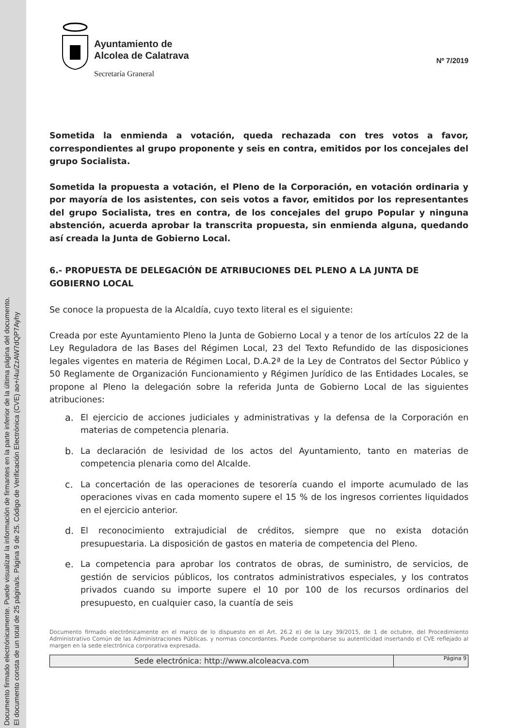Documento firmado electrónicamente. Puede visualizar la información de firmantes en la parte inferior de la última página del documento.
El documento consta de un total de 25 página/s. Página 9 de 25. Código de Verificación Electrónica (CVE) ao+/4u/ZzAW7dQP7Ayhy
Ayuntamiento de
Alcolea de Calatrava
Secretaría Graneral
Nº 7/2019
Sometida la enmienda a votación, queda rechazada con tres votos a favor, correspondientes al grupo proponente y seis en contra, emitidos por los concejales del grupo Socialista.
Sometida la propuesta a votación, el Pleno de la Corporación, en votación ordinaria y por mayoría de los asistentes, con seis votos a favor, emitidos por los representantes del grupo Socialista, tres en contra, de los concejales del grupo Popular y ninguna abstención, acuerda aprobar la transcrita propuesta, sin enmienda alguna, quedando así creada la Junta de Gobierno Local.
6.- PROPUESTA DE DELEGACIÓN DE ATRIBUCIONES DEL PLENO A LA JUNTA DE GOBIERNO LOCAL
Se conoce la propuesta de la Alcaldía, cuyo texto literal es el siguiente:
Creada por este Ayuntamiento Pleno la Junta de Gobierno Local y a tenor de los artículos 22 de la Ley Reguladora de las Bases del Régimen Local, 23 del Texto Refundido de las disposiciones legales vigentes en materia de Régimen Local, D.A.2ª de la Ley de Contratos del Sector Público y 50 Reglamente de Organización Funcionamiento y Régimen Jurídico de las Entidades Locales, se propone al Pleno la delegación sobre la referida Junta de Gobierno Local de las siguientes atribuciones:
a. El ejercicio de acciones judiciales y administrativas y la defensa de la Corporación en materias de competencia plenaria.
b. La declaración de lesividad de los actos del Ayuntamiento, tanto en materias de competencia plenaria como del Alcalde.
c. La concertación de las operaciones de tesorería cuando el importe acumulado de las operaciones vivas en cada momento supere el 15 % de los ingresos corrientes liquidados en el ejercicio anterior.
d. El reconocimiento extrajudicial de créditos, siempre que no exista dotación presupuestaria. La disposición de gastos en materia de competencia del Pleno.
e. La competencia para aprobar los contratos de obras, de suministro, de servicios, de gestión de servicios públicos, los contratos administrativos especiales, y los contratos privados cuando su importe supere el 10 por 100 de los recursos ordinarios del presupuesto, en cualquier caso, la cuantía de seis
Documento firmado electrónicamente en el marco de lo dispuesto en el Art. 26.2 e) de la Ley 39/2015, de 1 de octubre, del Procedimiento Administrativo Común de las Administraciones Públicas. y normas concordantes. Puede comprobarse su autenticidad insertando el CVE reflejado al margen en la sede electrónica corporativa expresada.
Sede electrónica: http://www.alcoleacva.com
Página 9